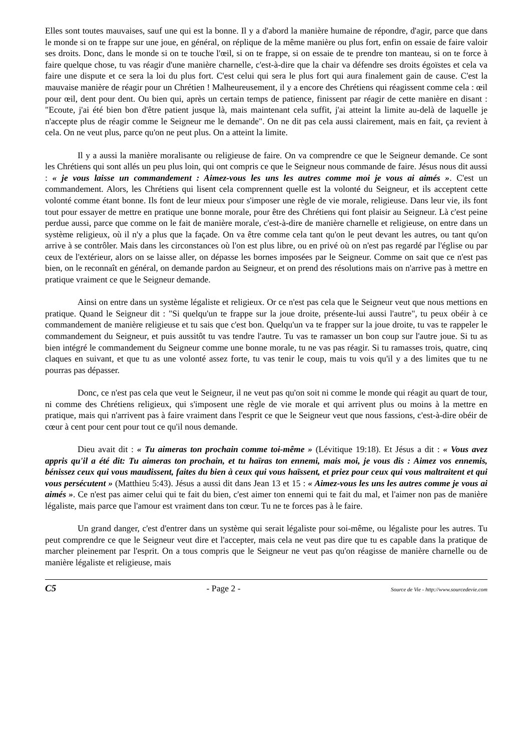Elles sont toutes mauvaises, sauf une qui est la bonne. Il y a d'abord la manière humaine de répondre, d'agir, parce que dans le monde si on te frappe sur une joue, en général, on réplique de la même manière ou plus fort, enfin on essaie de faire valoir ses droits. Donc, dans le monde si on te touche l'œil, si on te frappe, si on essaie de te prendre ton manteau, si on te force à faire quelque chose, tu vas réagir d'une manière charnelle, c'est-à-dire que la chair va défendre ses droits égoïstes et cela va faire une dispute et ce sera la loi du plus fort. C'est celui qui sera le plus fort qui aura finalement gain de cause. C'est la mauvaise manière de réagir pour un Chrétien ! Malheureusement, il y a encore des Chrétiens qui réagissent comme cela : œil pour œil, dent pour dent. Ou bien qui, après un certain temps de patience, finissent par réagir de cette manière en disant : "Ecoute, j'ai été bien bon d'être patient jusque là, mais maintenant cela suffit, j'ai atteint la limite au-delà de laquelle je n'accepte plus de réagir comme le Seigneur me le demande". On ne dit pas cela aussi clairement, mais en fait, ça revient à cela. On ne veut plus, parce qu'on ne peut plus. On a atteint la limite.
Il y a aussi la manière moralisante ou religieuse de faire. On va comprendre ce que le Seigneur demande. Ce sont les Chrétiens qui sont allés un peu plus loin, qui ont compris ce que le Seigneur nous commande de faire. Jésus nous dit aussi : « je vous laisse un commandement : Aimez-vous les uns les autres comme moi je vous ai aimés ». C'est un commandement. Alors, les Chrétiens qui lisent cela comprennent quelle est la volonté du Seigneur, et ils acceptent cette volonté comme étant bonne. Ils font de leur mieux pour s'imposer une règle de vie morale, religieuse. Dans leur vie, ils font tout pour essayer de mettre en pratique une bonne morale, pour être des Chrétiens qui font plaisir au Seigneur. Là c'est peine perdue aussi, parce que comme on le fait de manière morale, c'est-à-dire de manière charnelle et religieuse, on entre dans un système religieux, où il n'y a plus que la façade. On va être comme cela tant qu'on le peut devant les autres, ou tant qu'on arrive à se contrôler. Mais dans les circonstances où l'on est plus libre, ou en privé où on n'est pas regardé par l'église ou par ceux de l'extérieur, alors on se laisse aller, on dépasse les bornes imposées par le Seigneur. Comme on sait que ce n'est pas bien, on le reconnaît en général, on demande pardon au Seigneur, et on prend des résolutions mais on n'arrive pas à mettre en pratique vraiment ce que le Seigneur demande.
Ainsi on entre dans un système légaliste et religieux. Or ce n'est pas cela que le Seigneur veut que nous mettions en pratique. Quand le Seigneur dit : "Si quelqu'un te frappe sur la joue droite, présente-lui aussi l'autre", tu peux obéir à ce commandement de manière religieuse et tu sais que c'est bon. Quelqu'un va te frapper sur la joue droite, tu vas te rappeler le commandement du Seigneur, et puis aussitôt tu vas tendre l'autre. Tu vas te ramasser un bon coup sur l'autre joue. Si tu as bien intégré le commandement du Seigneur comme une bonne morale, tu ne vas pas réagir. Si tu ramasses trois, quatre, cinq claques en suivant, et que tu as une volonté assez forte, tu vas tenir le coup, mais tu vois qu'il y a des limites que tu ne pourras pas dépasser.
Donc, ce n'est pas cela que veut le Seigneur, il ne veut pas qu'on soit ni comme le monde qui réagit au quart de tour, ni comme des Chrétiens religieux, qui s'imposent une règle de vie morale et qui arrivent plus ou moins à la mettre en pratique, mais qui n'arrivent pas à faire vraiment dans l'esprit ce que le Seigneur veut que nous fassions, c'est-à-dire obéir de cœur à cent pour cent pour tout ce qu'il nous demande.
Dieu avait dit : « Tu aimeras ton prochain comme toi-même » (Lévitique 19:18). Et Jésus a dit : « Vous avez appris qu'il a été dit: Tu aimeras ton prochain, et tu haïras ton ennemi, mais moi, je vous dis : Aimez vos ennemis, bénissez ceux qui vous maudissent, faites du bien à ceux qui vous haïssent, et priez pour ceux qui vous maltraitent et qui vous persécutent » (Matthieu 5:43). Jésus a aussi dit dans Jean 13 et 15 : « Aimez-vous les uns les autres comme je vous ai aimés ». Ce n'est pas aimer celui qui te fait du bien, c'est aimer ton ennemi qui te fait du mal, et l'aimer non pas de manière légaliste, mais parce que l'amour est vraiment dans ton cœur. Tu ne te forces pas à le faire.
Un grand danger, c'est d'entrer dans un système qui serait légaliste pour soi-même, ou légaliste pour les autres. Tu peut comprendre ce que le Seigneur veut dire et l'accepter, mais cela ne veut pas dire que tu es capable dans la pratique de marcher pleinement par l'esprit. On a tous compris que le Seigneur ne veut pas qu'on réagisse de manière charnelle ou de manière légaliste et religieuse, mais
C5 - Page 2 - Source de Vie - http://www.sourcedevie.com